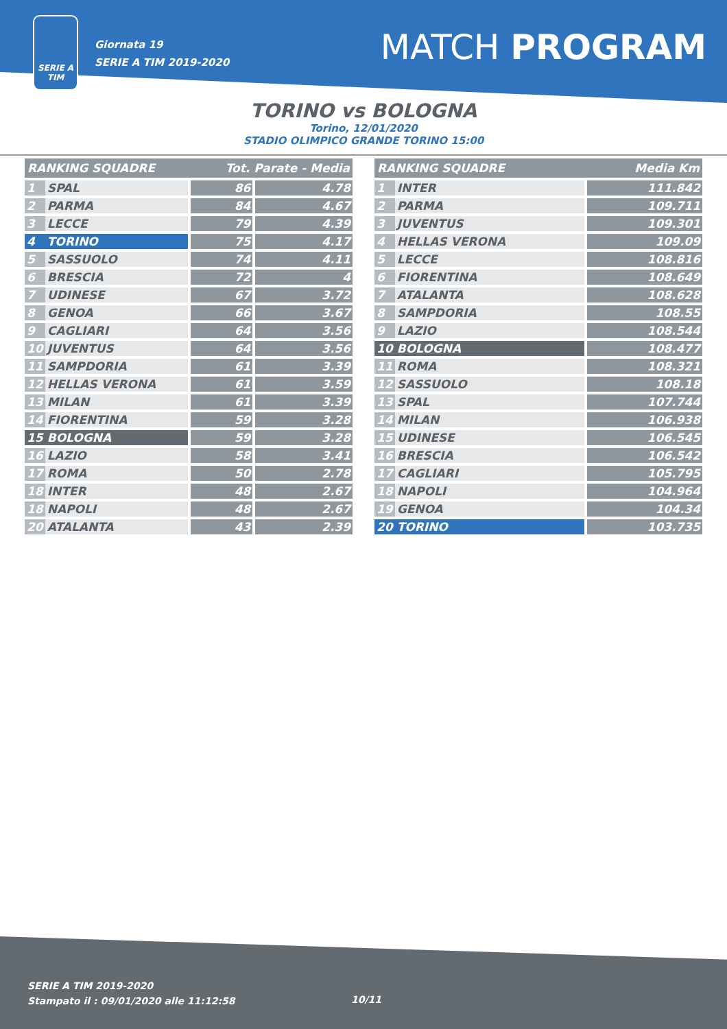SERIE A
TIM
Giornata 19
SERIE A TIM 2019-2020
MATCH PROGRAM
TORINO vs BOLOGNA
Torino, 12/01/2020
STADIO OLIMPICO GRANDE TORINO 15:00
| RANKING SQUADRE | | Tot. Parate - Media | |
| --- | --- | --- | --- |
| 1 | SPAL | 86 | 4.78 |
| 2 | PARMA | 84 | 4.67 |
| 3 | LECCE | 79 | 4.39 |
| 4 | TORINO | 75 | 4.17 |
| 5 | SASSUOLO | 74 | 4.11 |
| 6 | BRESCIA | 72 | 4 |
| 7 | UDINESE | 67 | 3.72 |
| 8 | GENOA | 66 | 3.67 |
| 9 | CAGLIARI | 64 | 3.56 |
| 10 | JUVENTUS | 64 | 3.56 |
| 11 | SAMPDORIA | 61 | 3.39 |
| 12 | HELLAS VERONA | 61 | 3.59 |
| 13 | MILAN | 61 | 3.39 |
| 14 | FIORENTINA | 59 | 3.28 |
| 15 | BOLOGNA | 59 | 3.28 |
| 16 | LAZIO | 58 | 3.41 |
| 17 | ROMA | 50 | 2.78 |
| 18 | INTER | 48 | 2.67 |
| 18 | NAPOLI | 48 | 2.67 |
| 20 | ATALANTA | 43 | 2.39 |
| RANKING SQUADRE | | Media Km |
| --- | --- | --- |
| 1 | INTER | 111.842 |
| 2 | PARMA | 109.711 |
| 3 | JUVENTUS | 109.301 |
| 4 | HELLAS VERONA | 109.09 |
| 5 | LECCE | 108.816 |
| 6 | FIORENTINA | 108.649 |
| 7 | ATALANTA | 108.628 |
| 8 | SAMPDORIA | 108.55 |
| 9 | LAZIO | 108.544 |
| 10 | BOLOGNA | 108.477 |
| 11 | ROMA | 108.321 |
| 12 | SASSUOLO | 108.18 |
| 13 | SPAL | 107.744 |
| 14 | MILAN | 106.938 |
| 15 | UDINESE | 106.545 |
| 16 | BRESCIA | 106.542 |
| 17 | CAGLIARI | 105.795 |
| 18 | NAPOLI | 104.964 |
| 19 | GENOA | 104.34 |
| 20 | TORINO | 103.735 |
SERIE A TIM 2019-2020
Stampato il : 09/01/2020 alle 11:12:58
10/11